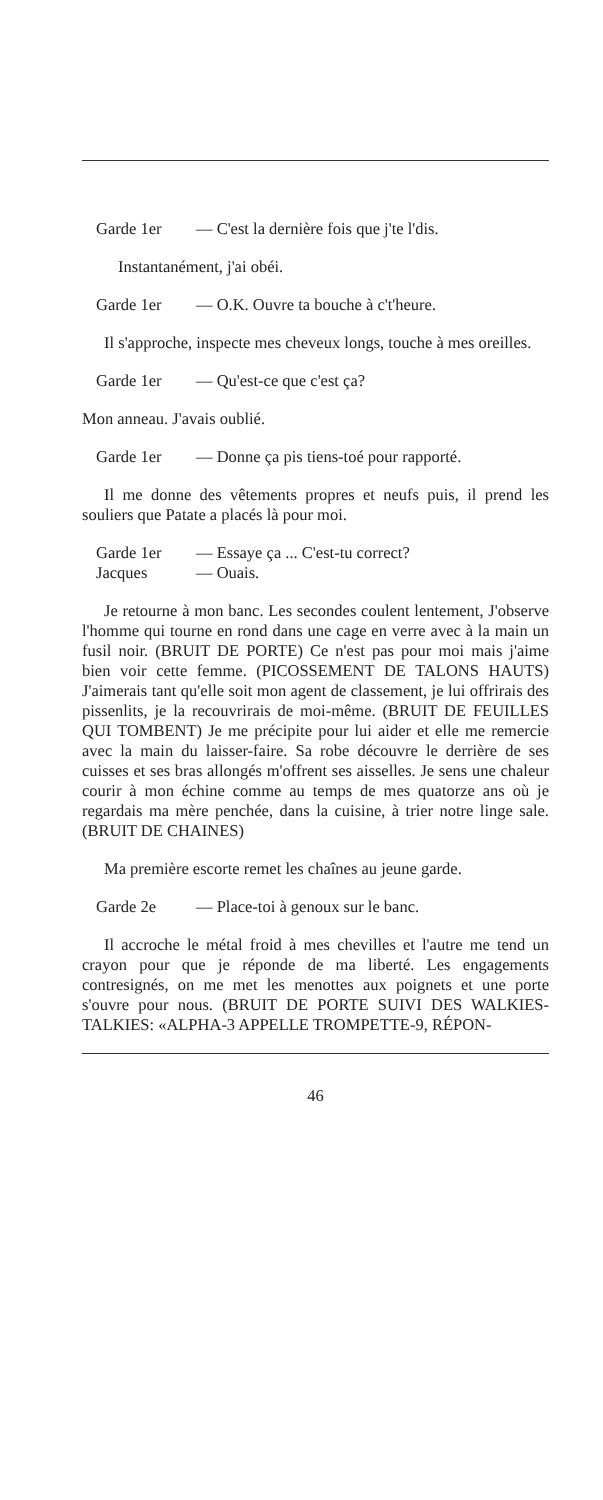Garde 1er — C'est la dernière fois que j'te l'dis.
Instantanément, j'ai obéi.
Garde 1er — O.K. Ouvre ta bouche à c't'heure.
Il s'approche, inspecte mes cheveux longs, touche à mes oreilles.
Garde 1er — Qu'est-ce que c'est ça?
Mon anneau. J'avais oublié.
Garde 1er — Donne ça pis tiens-toé pour rapporté.
Il me donne des vêtements propres et neufs puis, il prend les souliers que Patate a placés là pour moi.
Garde 1er — Essaye ça ... C'est-tu correct?
Jacques — Ouais.
Je retourne à mon banc. Les secondes coulent lentement, J'observe l'homme qui tourne en rond dans une cage en verre avec à la main un fusil noir. (BRUIT DE PORTE) Ce n'est pas pour moi mais j'aime bien voir cette femme. (PICOSSEMENT DE TALONS HAUTS) J'aimerais tant qu'elle soit mon agent de classement, je lui offrirais des pissenlits, je la recouvrirais de moi-même. (BRUIT DE FEUILLES QUI TOMBENT) Je me précipite pour lui aider et elle me remercie avec la main du laisser-faire. Sa robe découvre le derrière de ses cuisses et ses bras allongés m'offrent ses aisselles. Je sens une chaleur courir à mon échine comme au temps de mes quatorze ans où je regardais ma mère penchée, dans la cuisine, à trier notre linge sale. (BRUIT DE CHAINES)
Ma première escorte remet les chaînes au jeune garde.
Garde 2e — Place-toi à genoux sur le banc.
Il accroche le métal froid à mes chevilles et l'autre me tend un crayon pour que je réponde de ma liberté. Les engagements contresignés, on me met les menottes aux poignets et une porte s'ouvre pour nous. (BRUIT DE PORTE SUIVI DES WALKIES-TALKIES: «ALPHA-3 APPELLE TROMPETTE-9, RÉPON-
46